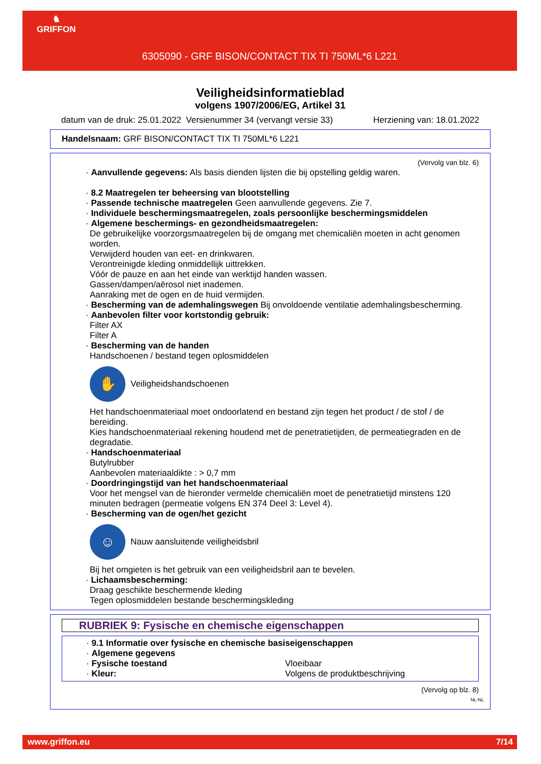♞
GRIFFON
6305090 - GRF BISON/CONTACT TIX TI 750ML*6 L221
Veiligheidsinformatieblad
volgens 1907/2006/EG, Artikel 31
datum van de druk: 25.01.2022 Versienummer 34 (vervangt versie 33) Herziening van: 18.01.2022
Handelsnaam: GRF BISON/CONTACT TIX TI 750ML*6 L221
(Vervolg van blz. 6)
· Aanvullende gegevens: Als basis dienden lijsten die bij opstelling geldig waren.
· 8.2 Maatregelen ter beheersing van blootstelling
· Passende technische maatregelen Geen aanvullende gegevens. Zie 7.
· Individuele beschermingsmaatregelen, zoals persoonlijke beschermingsmiddelen
· Algemene beschermings- en gezondheidsmaatregelen:
De gebruikelijke voorzorgsmaatregelen bij de omgang met chemicaliën moeten in acht genomen worden.
Verwijderd houden van eet- en drinkwaren.
Verontreinigde kleding onmiddellijk uittrekken.
Vóór de pauze en aan het einde van werktijd handen wassen.
Gassen/dampen/aërosol niet inademen.
Aanraking met de ogen en de huid vermijden.
· Bescherming van de ademhalingswegen Bij onvoldoende ventilatie ademhalingsbescherming.
· Aanbevolen filter voor kortstondig gebruik:
Filter AX
Filter A
· Bescherming van de handen
Handschoenen / bestand tegen oplosmiddelen
✋
Veiligheidshandschoenen
Het handschoenmateriaal moet ondoorlatend en bestand zijn tegen het product / de stof / de bereiding.
Kies handschoenmateriaal rekening houdend met de penetratietijden, de permeatiegraden en de degradatie.
· Handschoenmateriaal
Butylrubber
Aanbevolen materiaaldikte : > 0,7 mm
· Doordringingstijd van het handschoenmateriaal
Voor het mengsel van de hieronder vermelde chemicaliën moet de penetratietijd minstens 120 minuten bedragen (permeatie volgens EN 374 Deel 3: Level 4).
· Bescherming van de ogen/het gezicht
☺
Nauw aansluitende veiligheidsbril
Bij het omgieten is het gebruik van een veiligheidsbril aan te bevelen.
· Lichaamsbescherming:
Draag geschikte beschermende kleding
Tegen oplosmiddelen bestande beschermingskleding
RUBRIEK 9: Fysische en chemische eigenschappen
· 9.1 Informatie over fysische en chemische basiseigenschappen
· Algemene gegevens
· Fysische toestand Vloeibaar
· Kleur: Volgens de produktbeschrijving
(Vervolg op blz. 8)
NL-NL
www.griffon.eu 7/14